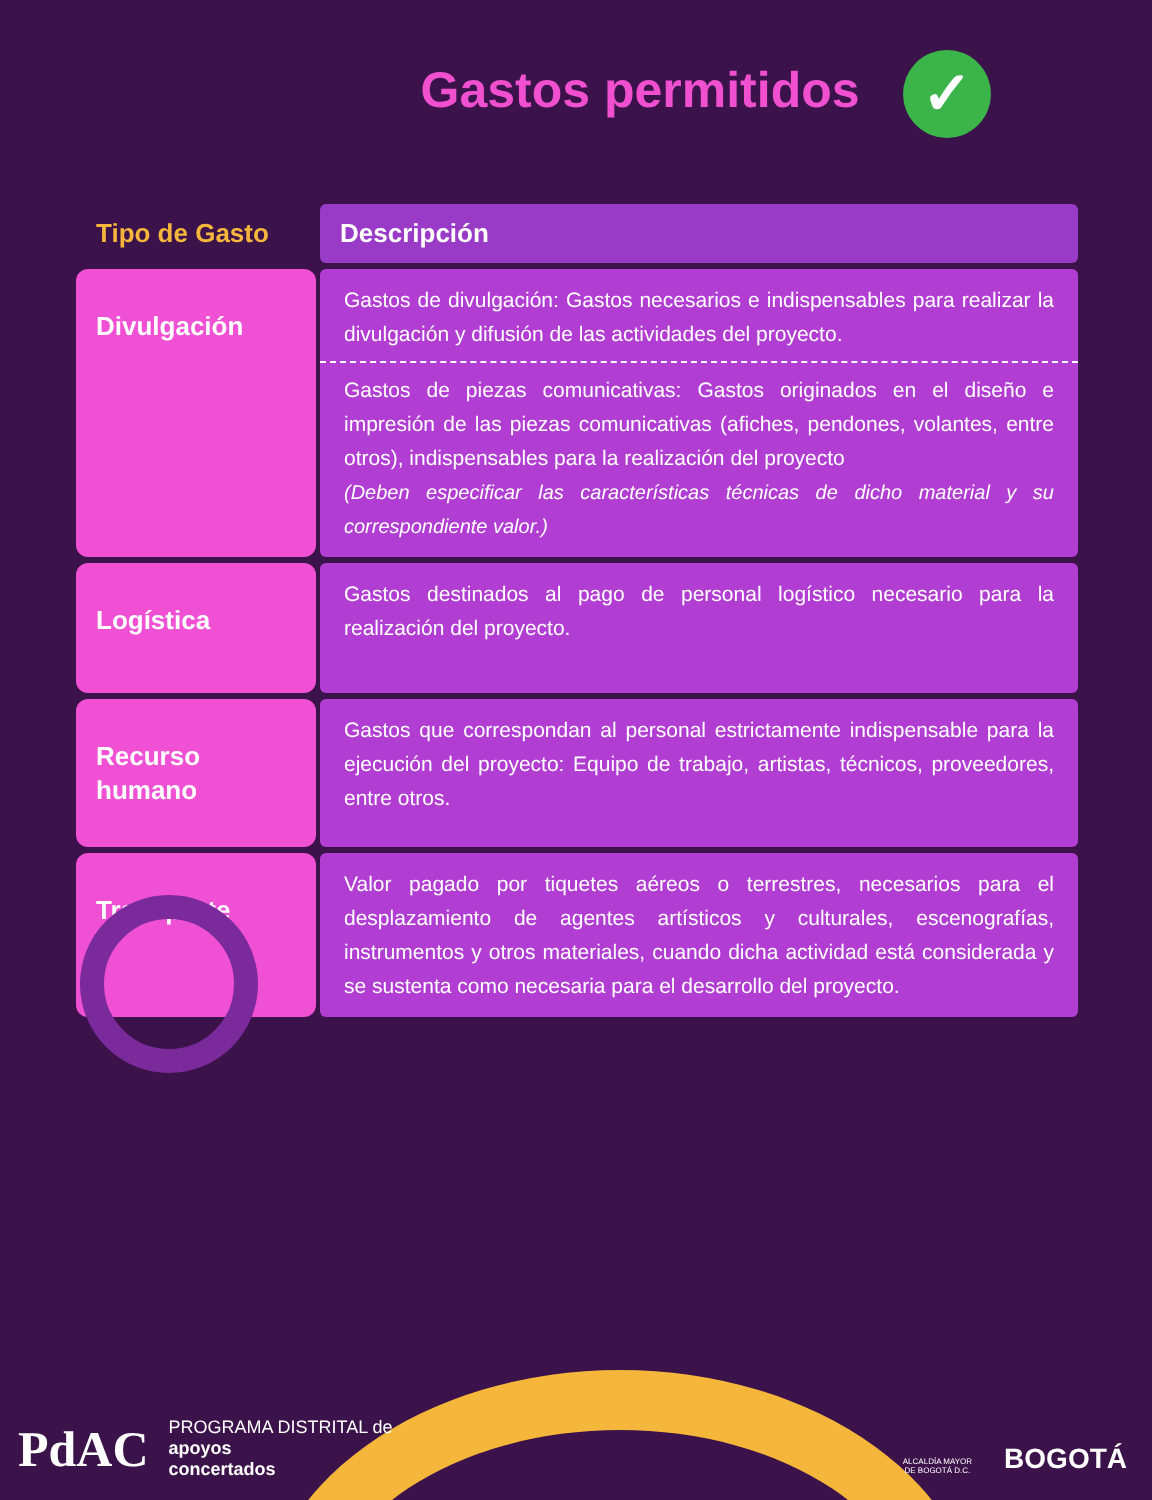Gastos permitidos ✓
| Tipo de Gasto | Descripción |
| --- | --- |
| Divulgación | Gastos de divulgación: Gastos necesarios e indispensables para realizar la divulgación y difusión de las actividades del proyecto. Gastos de piezas comunicativas: Gastos originados en el diseño e impresión de las piezas comunicativas (afiches, pendones, volantes, entre otros), indispensables para la realización del proyecto (Deben especificar las características técnicas de dicho material y su correspondiente valor.) |
| Logística | Gastos destinados al pago de personal logístico necesario para la realización del proyecto. |
| Recurso humano | Gastos que correspondan al personal estrictamente indispensable para la ejecución del proyecto: Equipo de trabajo, artistas, técnicos, proveedores, entre otros. |
| Transporte | Valor pagado por tiquetes aéreos o terrestres, necesarios para el desplazamiento de agentes artísticos y culturales, escenografías, instrumentos y otros materiales, cuando dicha actividad está considerada y se sustenta como necesaria para el desarrollo del proyecto. |
PdAC
PROGRAMA DISTRITAL de
apoyos
concertados
ALCALDÍA MAYOR
DE BOGOTÁ D.C.
BOGOTÁ